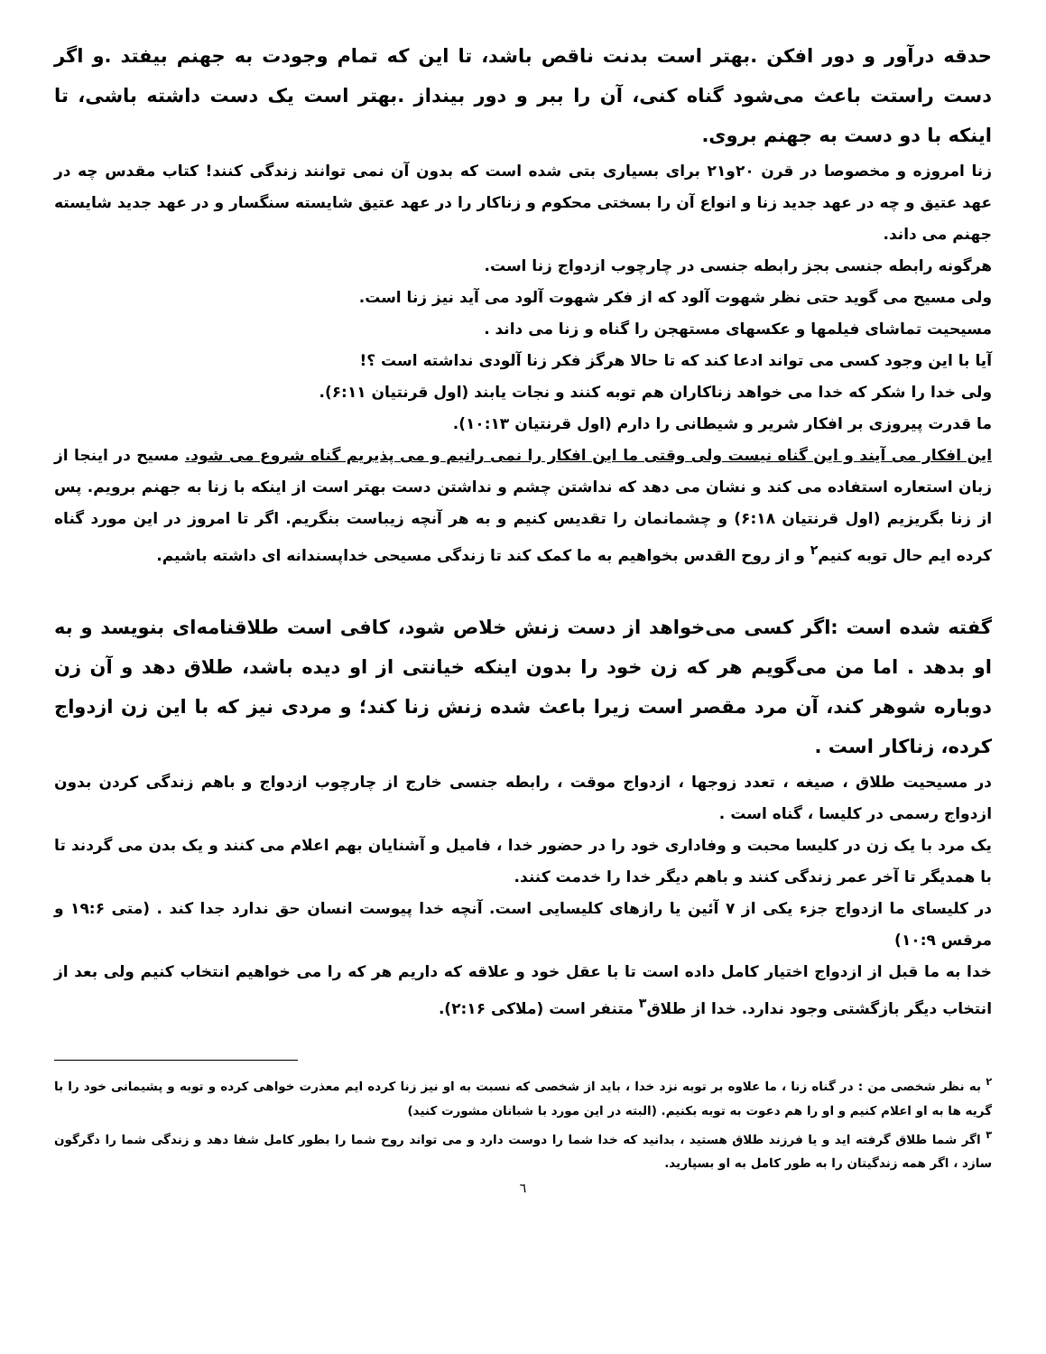حدقه درآور و دور افکن .بهتر است بدنت ناقص باشد، تا این که تمام وجودت به جهنم بیفتد .و اگر دست راستت باعث می‌شود گناه کنی، آن را ببر و دور بینداز .بهتر است یک دست داشته باشی، تا اینکه با دو دست به جهنم بروی.
زنا امروزه و مخصوصا در قرن ۲۰و۲۱ برای بسیاری بتی شده است که بدون آن نمی توانند زندگی کنند! کتاب مقدس چه در عهد عتیق و چه در عهد جدید زنا و انواع آن را بسختی محکوم و زناکار را در عهد عتیق شایسته سنگسار و در عهد جدید شایسته جهنم می داند.
هرگونه رابطه جنسی بجز رابطه جنسی در چارچوب ازدواج زنا است.
ولی مسیح می گوید حتی نظر شهوت آلود که از فکر شهوت آلود می آید نیز زنا است.
مسیحیت تماشای فیلمها و عکسهای مستهجن را گناه و زنا می داند .
آیا با این وجود کسی می تواند ادعا کند که تا حالا هرگز فکر زنا آلودی نداشته است ؟!
ولی خدا را شکر که خدا می خواهد زناکاران هم توبه کنند و نجات یابند (اول قرنتیان ۶:۱۱).
ما قدرت پیروزی بر افکار شریر و شیطانی را دارم (اول قرنتیان ۱۰:۱۳).
این افکار می آیند و این گناه نیست ولی وقتی ما این افکار را نمی رانیم و می پذیریم گناه شروع می شود. مسیح در اینجا از زبان استعاره استفاده می کند و نشان می دهد که نداشتن چشم و نداشتن دست بهتر است از اینکه با زنا به جهنم برویم. پس از زنا بگریزیم (اول قرنتیان ۶:۱۸) و چشمانمان را تقدیس کنیم و به هر آنچه زیباست بنگریم. اگر تا امروز در این مورد گناه کرده ایم حال توبه کنیم<sup>۲</sup> و از روح القدس بخواهیم به ما کمک کند تا زندگی مسیحی خداپسندانه ای داشته باشیم.
گفته شده است :اگر کسی می‌خواهد از دست زنش خلاص شود، کافی است طلاقنامه‌ای بنویسد و به او بدهد . اما من می‌گویم هر که زن خود را بدون اینکه خیانتی از او دیده باشد، طلاق دهد و آن زن دوباره شوهر کند، آن مرد مقصر است زیرا باعث شده زنش زنا کند؛ و مردی نیز که با این زن ازدواج کرده، زناکار است .
در مسیحیت طلاق ، صیغه ، تعدد زوجها ، ازدواج موقت ، رابطه جنسی خارج از چارچوب ازدواج و باهم زندگی کردن بدون ازدواج رسمی در کلیسا ، گناه است .
یک مرد با یک زن در کلیسا محبت و وفاداری خود را در حضور خدا ، فامیل و آشنایان بهم اعلام می کنند و یک بدن می گردند تا با همدیگر تا آخر عمر زندگی کنند و باهم دیگر خدا را خدمت کنند.
در کلیسای ما ازدواج جزء یکی از ۷ آئین یا رازهای کلیسایی است. آنچه خدا پیوست انسان حق ندارد جدا کند . (متی ۱۹:۶ و مرقس ۱۰:۹)
خدا به ما قبل از ازدواج اختیار کامل داده است تا با عقل خود و علاقه که داریم هر که را می خواهیم انتخاب کنیم ولی بعد از انتخاب دیگر بازگشتی وجود ندارد. خدا از طلاق<sup>۳</sup> متنفر است (ملاکی ۲:۱۶).
<sup>۲</sup> به نظر شخصی من : در گناه زنا ، ما علاوه بر توبه نزد خدا ، باید از شخصی که نسبت به او نیز زنا کرده ایم معذرت خواهی کرده و توبه و پشیمانی خود را با گریه ها به او اعلام کنیم و او را هم دعوت به توبه بکنیم. (البته در این مورد با شبانان مشورت کنید)
<sup>۳</sup> اگر شما طلاق گرفته اید و یا فرزند طلاق هستید ، بدانید که خدا شما را دوست دارد و می تواند روح شما را بطور کامل شفا دهد و زندگی شما را دگرگون سازد ، اگر همه زندگیتان را به طور کامل به او بسپارید.
٦